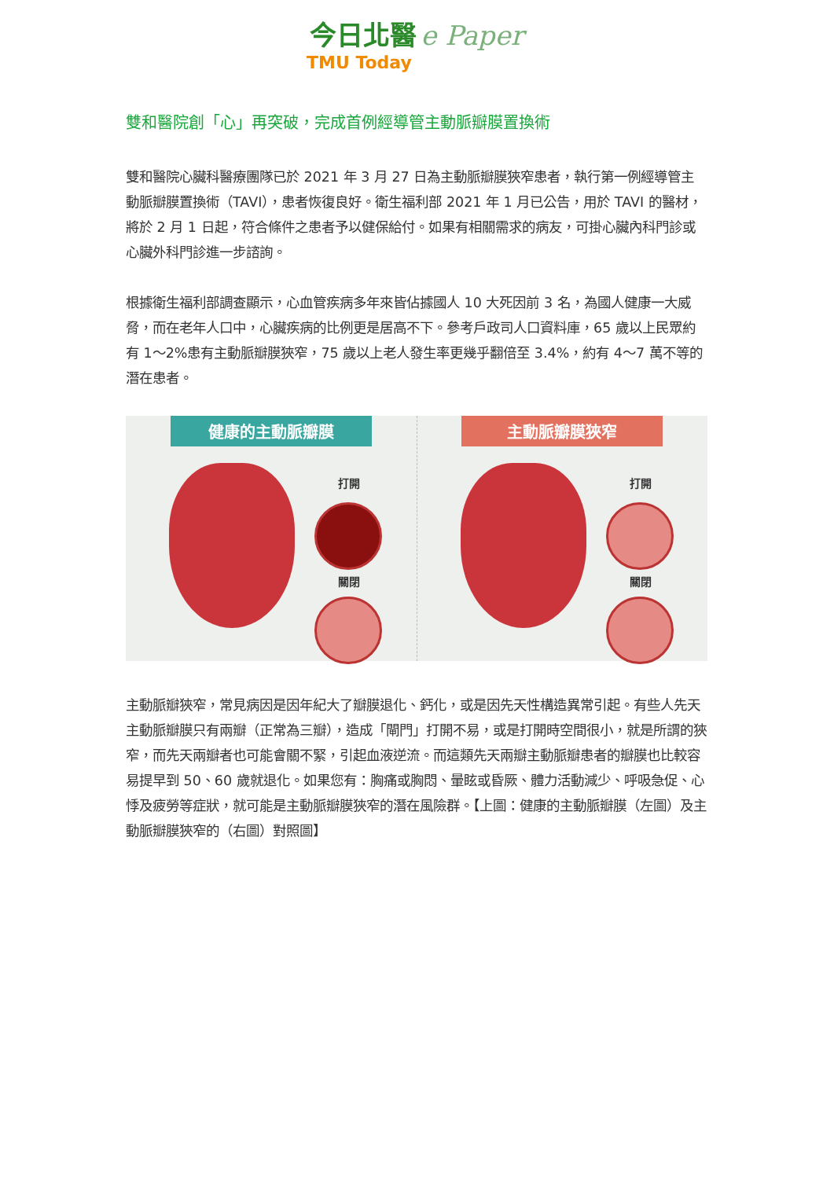今日北醫 e Paper
TMU Today
雙和醫院創「心」再突破，完成首例經導管主動脈瓣膜置換術
雙和醫院心臟科醫療團隊已於 2021 年 3 月 27 日為主動脈瓣膜狹窄患者，執行第一例經導管主動脈瓣膜置換術（TAVI），患者恢復良好。衛生福利部 2021 年 1 月已公告，用於 TAVI 的醫材，將於 2 月 1 日起，符合條件之患者予以健保給付。如果有相關需求的病友，可掛心臟內科門診或心臟外科門診進一步諮詢。
根據衛生福利部調查顯示，心血管疾病多年來皆佔據國人 10 大死因前 3 名，為國人健康一大威脅，而在老年人口中，心臟疾病的比例更是居高不下。參考戶政司人口資料庫，65 歲以上民眾約有 1～2%患有主動脈瓣膜狹窄，75 歲以上老人發生率更幾乎翻倍至 3.4%，約有 4～7 萬不等的潛在患者。
健康的主動脈瓣膜
打開
關閉
主動脈瓣膜狹窄
打開
關閉
主動脈瓣狹窄，常見病因是因年紀大了瓣膜退化、鈣化，或是因先天性構造異常引起。有些人先天主動脈瓣膜只有兩瓣（正常為三瓣），造成「閘門」打開不易，或是打開時空間很小，就是所謂的狹窄，而先天兩瓣者也可能會關不緊，引起血液逆流。而這類先天兩瓣主動脈瓣患者的瓣膜也比較容易提早到 50、60 歲就退化。如果您有：胸痛或胸悶、暈眩或昏厥、體力活動減少、呼吸急促、心悸及疲勞等症狀，就可能是主動脈瓣膜狹窄的潛在風險群。【上圖：健康的主動脈瓣膜（左圖）及主動脈瓣膜狹窄的（右圖）對照圖】